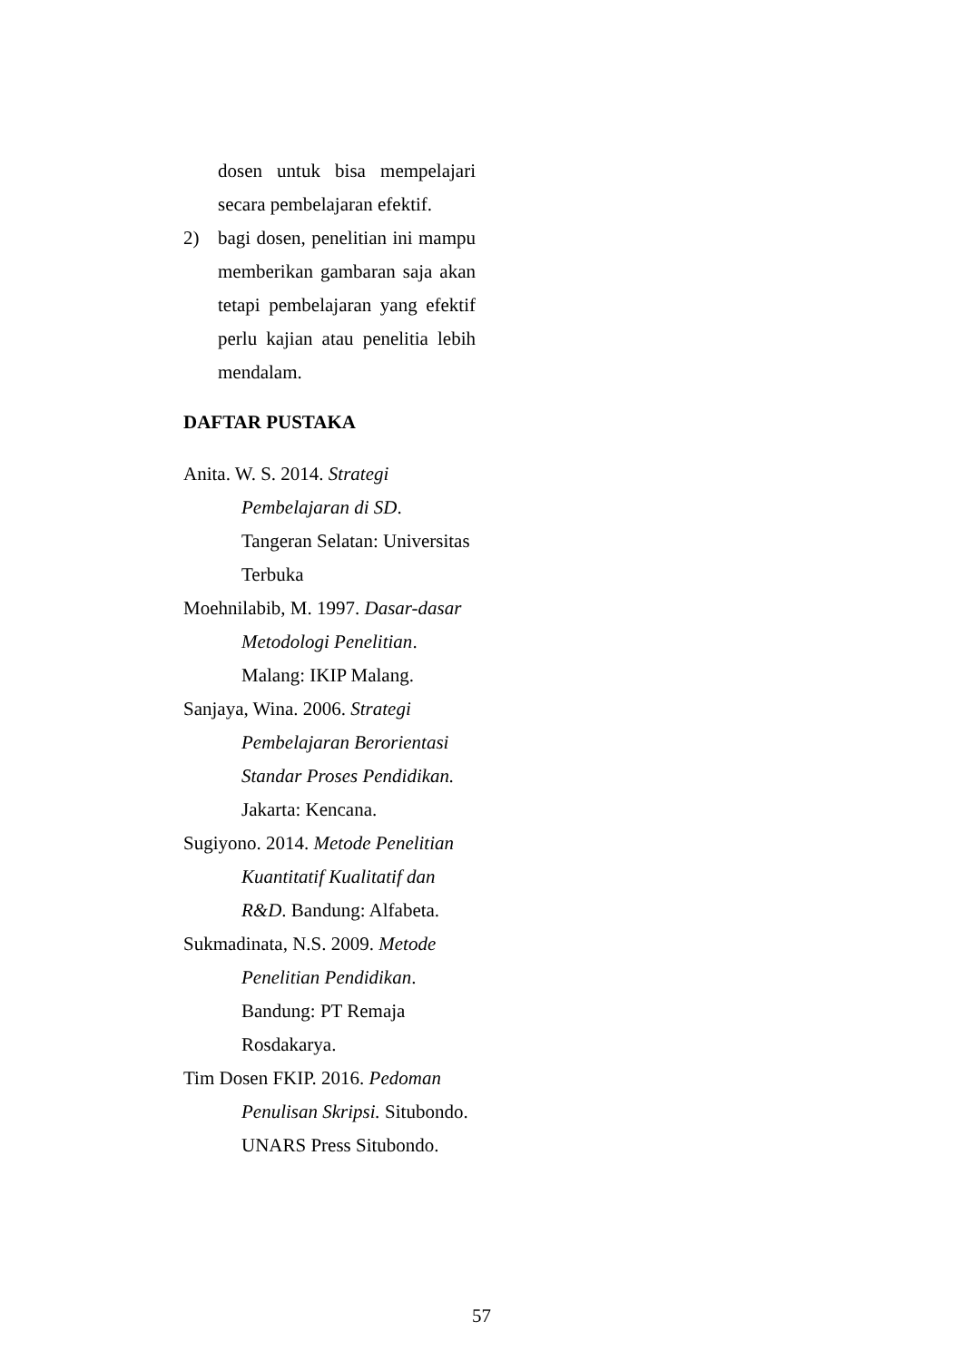dosen untuk bisa mempelajari secara pembelajaran efektif.
2) bagi dosen, penelitian ini mampu memberikan gambaran saja akan tetapi pembelajaran yang efektif perlu kajian atau penelitia lebih mendalam.
DAFTAR PUSTAKA
Anita. W. S. 2014. Strategi Pembelajaran di SD. Tangeran Selatan: Universitas Terbuka
Moehnilabib, M. 1997. Dasar-dasar Metodologi Penelitian. Malang: IKIP Malang.
Sanjaya, Wina. 2006. Strategi Pembelajaran Berorientasi Standar Proses Pendidikan. Jakarta: Kencana.
Sugiyono. 2014. Metode Penelitian Kuantitatif Kualitatif dan R&D. Bandung: Alfabeta.
Sukmadinata, N.S. 2009. Metode Penelitian Pendidikan. Bandung: PT Remaja Rosdakarya.
Tim Dosen FKIP. 2016. Pedoman Penulisan Skripsi. Situbondo. UNARS Press Situbondo.
57